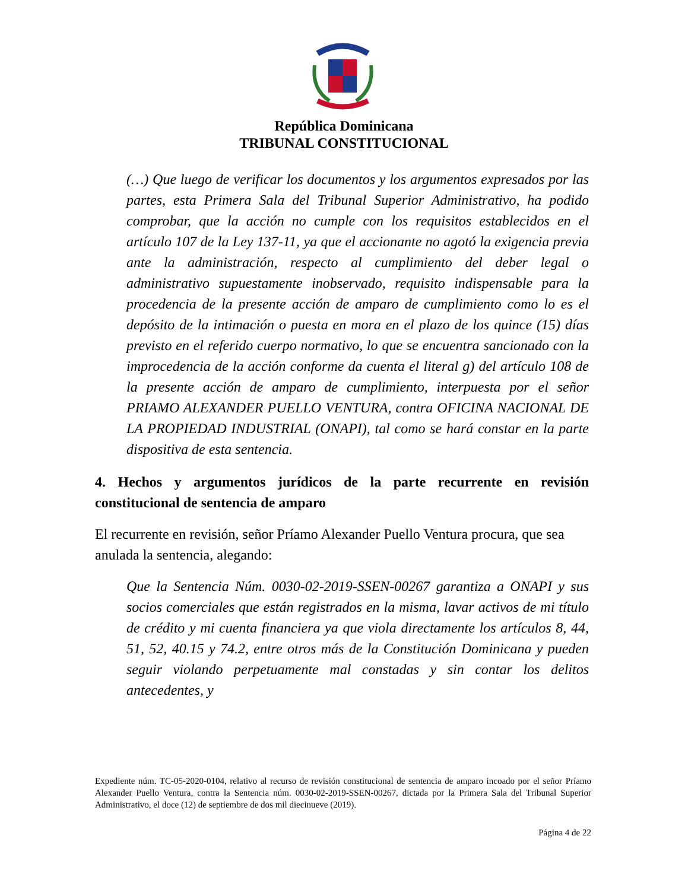República Dominicana
TRIBUNAL CONSTITUCIONAL
(…) Que luego de verificar los documentos y los argumentos expresados por las partes, esta Primera Sala del Tribunal Superior Administrativo, ha podido comprobar, que la acción no cumple con los requisitos establecidos en el artículo 107 de la Ley 137-11, ya que el accionante no agotó la exigencia previa ante la administración, respecto al cumplimiento del deber legal o administrativo supuestamente inobservado, requisito indispensable para la procedencia de la presente acción de amparo de cumplimiento como lo es el depósito de la intimación o puesta en mora en el plazo de los quince (15) días previsto en el referido cuerpo normativo, lo que se encuentra sancionado con la improcedencia de la acción conforme da cuenta el literal g) del artículo 108 de la presente acción de amparo de cumplimiento, interpuesta por el señor PRIAMO ALEXANDER PUELLO VENTURA, contra OFICINA NACIONAL DE LA PROPIEDAD INDUSTRIAL (ONAPI), tal como se hará constar en la parte dispositiva de esta sentencia.
4. Hechos y argumentos jurídicos de la parte recurrente en revisión constitucional de sentencia de amparo
El recurrente en revisión, señor Príamo Alexander Puello Ventura procura, que sea anulada la sentencia, alegando:
Que la Sentencia Núm. 0030-02-2019-SSEN-00267 garantiza a ONAPI y sus socios comerciales que están registrados en la misma, lavar activos de mi título de crédito y mi cuenta financiera ya que viola directamente los artículos 8, 44, 51, 52, 40.15 y 74.2, entre otros más de la Constitución Dominicana y pueden seguir violando perpetuamente mal constadas y sin contar los delitos antecedentes, y
Expediente núm. TC-05-2020-0104, relativo al recurso de revisión constitucional de sentencia de amparo incoado por el señor Príamo Alexander Puello Ventura, contra la Sentencia núm. 0030-02-2019-SSEN-00267, dictada por la Primera Sala del Tribunal Superior Administrativo, el doce (12) de septiembre de dos mil diecinueve (2019).
Página 4 de 22